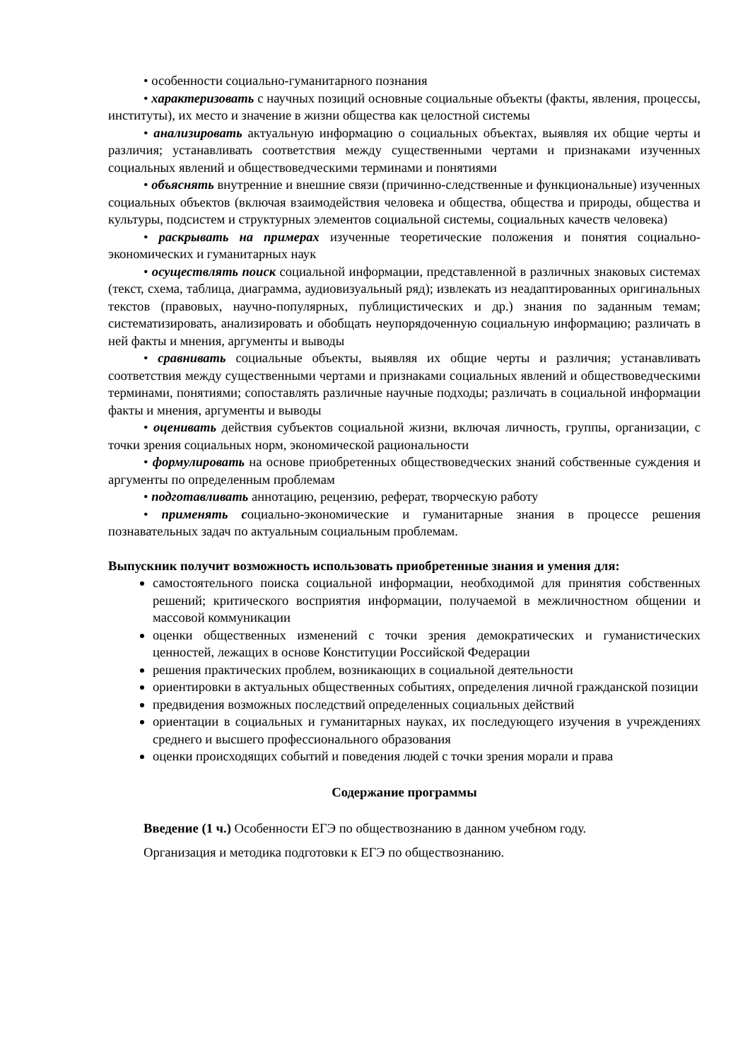• особенности социально-гуманитарного познания
• характеризовать с научных позиций основные социальные объекты (факты, явления, процессы, институты), их место и значение в жизни общества как целостной системы
• анализировать актуальную информацию о социальных объектах, выявляя их общие черты и различия; устанавливать соответствия между существенными чертами и признаками изученных социальных явлений и обществоведческими терминами и понятиями
• объяснять внутренние и внешние связи (причинно-следственные и функциональные) изученных социальных объектов (включая взаимодействия человека и общества, общества и природы, общества и культуры, подсистем и структурных элементов социальной системы, социальных качеств человека)
• раскрывать на примерах изученные теоретические положения и понятия социально-экономических и гуманитарных наук
• осуществлять поиск социальной информации, представленной в различных знаковых системах (текст, схема, таблица, диаграмма, аудиовизуальный ряд); извлекать из неадаптированных оригинальных текстов (правовых, научно-популярных, публицистических и др.) знания по заданным темам; систематизировать, анализировать и обобщать неупорядоченную социальную информацию; различать в ней факты и мнения, аргументы и выводы
• сравнивать социальные объекты, выявляя их общие черты и различия; устанавливать соответствия между существенными чертами и признаками социальных явлений и обществоведческими терминами, понятиями; сопоставлять различные научные подходы; различать в социальной информации факты и мнения, аргументы и выводы
• оценивать действия субъектов социальной жизни, включая личность, группы, организации, с точки зрения социальных норм, экономической рациональности
• формулировать на основе приобретенных обществоведческих знаний собственные суждения и аргументы по определенным проблемам
• подготавливать аннотацию, рецензию, реферат, творческую работу
• применять социально-экономические и гуманитарные знания в процессе решения познавательных задач по актуальным социальным проблемам.
Выпускник получит возможность использовать приобретенные знания и умения для:
самостоятельного поиска социальной информации, необходимой для принятия собственных решений; критического восприятия информации, получаемой в межличностном общении и массовой коммуникации
оценки общественных изменений с точки зрения демократических и гуманистических ценностей, лежащих в основе Конституции Российской Федерации
решения практических проблем, возникающих в социальной деятельности
ориентировки в актуальных общественных событиях, определения личной гражданской позиции
предвидения возможных последствий определенных социальных действий
ориентации в социальных и гуманитарных науках, их последующего изучения в учреждениях среднего и высшего профессионального образования
оценки происходящих событий и поведения людей с точки зрения морали и права
Содержание программы
Введение (1 ч.) Особенности ЕГЭ по обществознанию в данном учебном году.
Организация и методика подготовки к ЕГЭ по обществознанию.